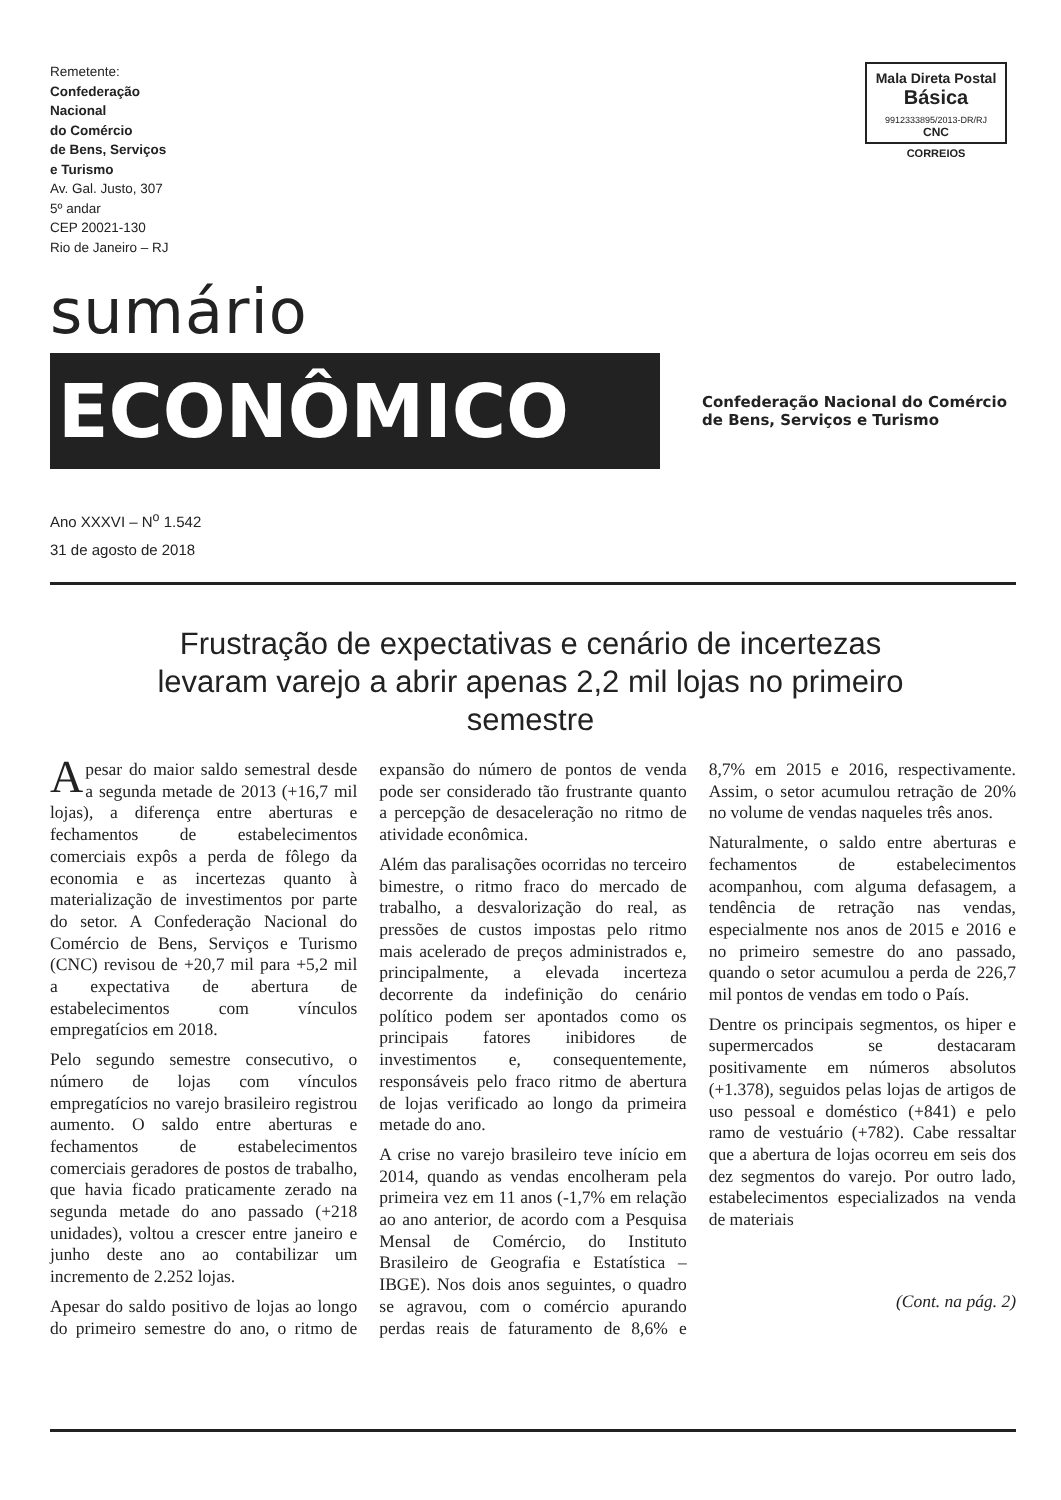Remetente:
Confederação
Nacional
do Comércio
de Bens, Serviços
e Turismo
Av. Gal. Justo, 307
5º andar
CEP 20021-130
Rio de Janeiro – RJ
Mala Direta Postal
Básica
9912333895/2013-DR/RJ
CNC
CORREIOS
sumário
ECONÔMICO
Confederação Nacional do Comércio
de Bens, Serviços e Turismo
Ano XXXVI – N<sup>o</sup> 1.542
31 de agosto de 2018
Frustração de expectativas e cenário de incertezas levaram varejo a abrir apenas 2,2 mil lojas no primeiro semestre
Apesar do maior saldo semestral desde a segunda metade de 2013 (+16,7 mil lojas), a diferença entre aberturas e fechamentos de estabelecimentos comerciais expôs a perda de fôlego da economia e as incertezas quanto à materialização de investimentos por parte do setor. A Confederação Nacional do Comércio de Bens, Serviços e Turismo (CNC) revisou de +20,7 mil para +5,2 mil a expectativa de abertura de estabelecimentos com vínculos empregatícios em 2018.
Pelo segundo semestre consecutivo, o número de lojas com vínculos empregatícios no varejo brasileiro registrou aumento. O saldo entre aberturas e fechamentos de estabelecimentos comerciais geradores de postos de trabalho, que havia ficado praticamente zerado na segunda metade do ano passado (+218 unidades), voltou a crescer entre janeiro e junho deste ano ao contabilizar um incremento de 2.252 lojas.
Apesar do saldo positivo de lojas ao longo do primeiro semestre do ano, o ritmo de expansão do número de pontos de venda pode ser considerado tão frustrante quanto a percepção de desaceleração no ritmo de atividade econômica.
Além das paralisações ocorridas no terceiro bimestre, o ritmo fraco do mercado de trabalho, a desvalorização do real, as pressões de custos impostas pelo ritmo mais acelerado de preços administrados e, principalmente, a elevada incerteza decorrente da indefinição do cenário político podem ser apontados como os principais fatores inibidores de investimentos e, consequentemente, responsáveis pelo fraco ritmo de abertura de lojas verificado ao longo da primeira metade do ano.
A crise no varejo brasileiro teve início em 2014, quando as vendas encolheram pela primeira vez em 11 anos (-1,7% em relação ao ano anterior, de acordo com a Pesquisa Mensal de Comércio, do Instituto Brasileiro de Geografia e Estatística – IBGE). Nos dois anos seguintes, o quadro se agravou, com o comércio apurando perdas reais de faturamento de 8,6% e 8,7% em 2015 e 2016, respectivamente. Assim, o setor acumulou retração de 20% no volume de vendas naqueles três anos.
Naturalmente, o saldo entre aberturas e fechamentos de estabelecimentos acompanhou, com alguma defasagem, a tendência de retração nas vendas, especialmente nos anos de 2015 e 2016 e no primeiro semestre do ano passado, quando o setor acumulou a perda de 226,7 mil pontos de vendas em todo o País.
Dentre os principais segmentos, os hiper e supermercados se destacaram positivamente em números absolutos (+1.378), seguidos pelas lojas de artigos de uso pessoal e doméstico (+841) e pelo ramo de vestuário (+782). Cabe ressaltar que a abertura de lojas ocorreu em seis dos dez segmentos do varejo. Por outro lado, estabelecimentos especializados na venda de materiais
(Cont. na pág. 2)